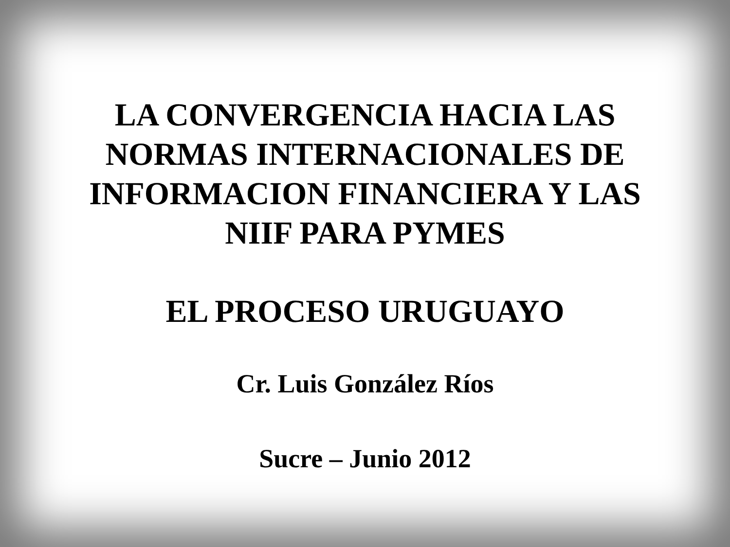LA CONVERGENCIA HACIA LAS
NORMAS INTERNACIONALES DE
INFORMACION FINANCIERA Y LAS
NIIF PARA PYMES
EL PROCESO URUGUAYO
Cr. Luis González Ríos
Sucre – Junio 2012